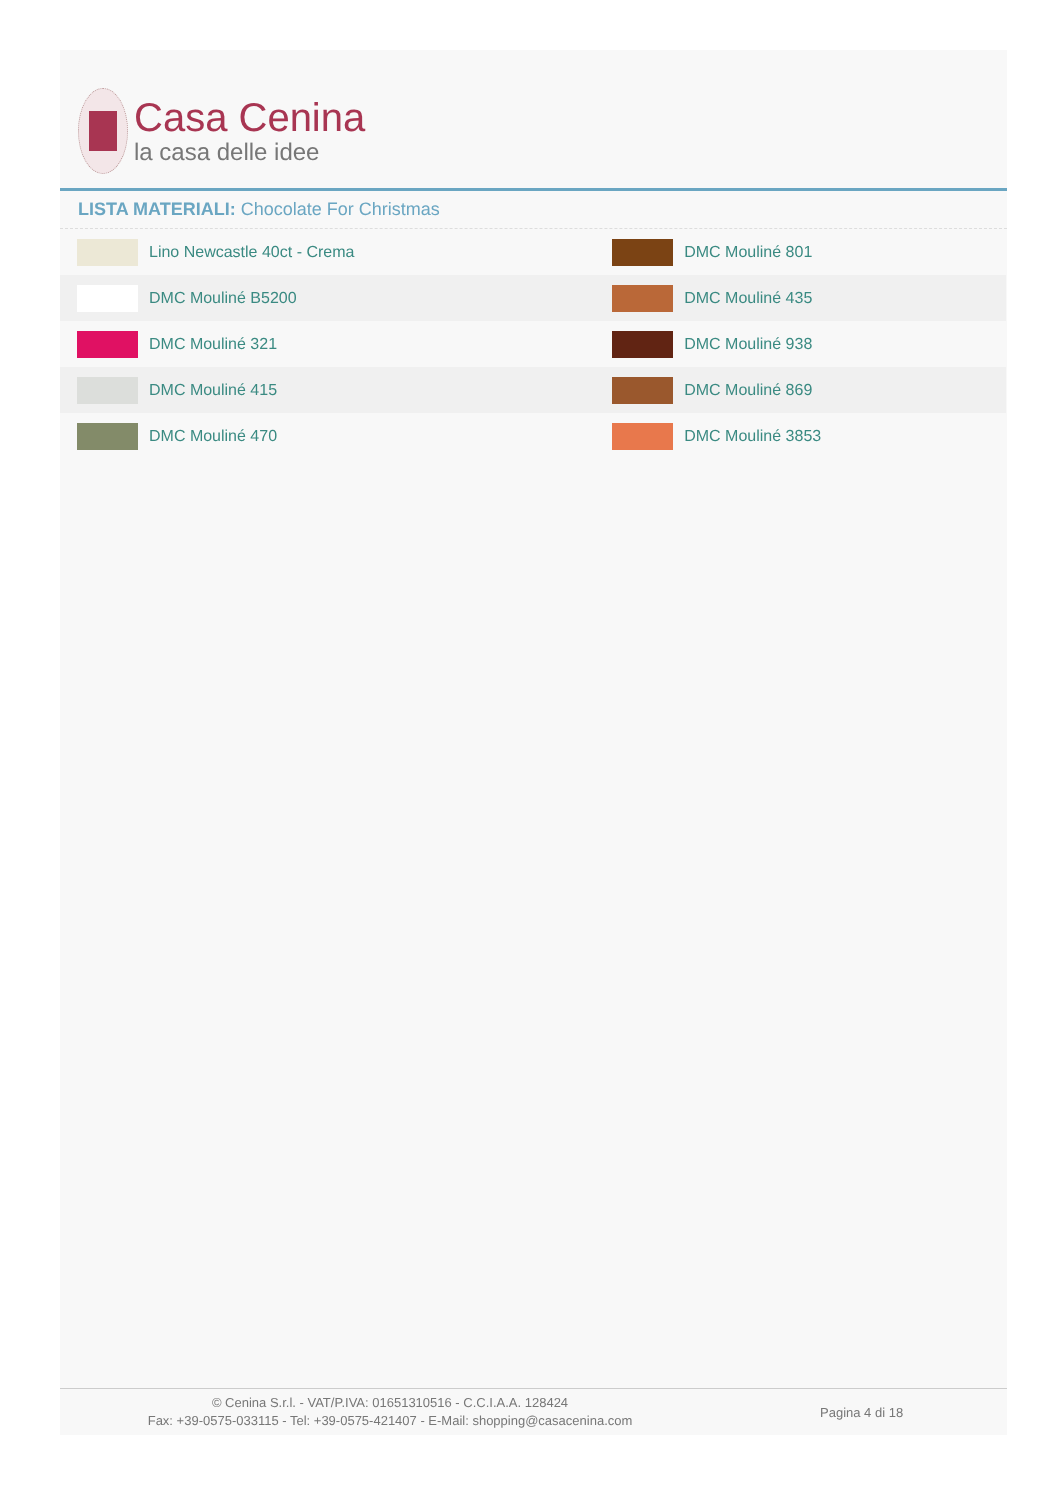Casa Cenina
la casa delle idee
LISTA MATERIALI: Chocolate For Christmas
| Lino Newcastle 40ct - Crema | DMC Mouliné 801 |
| DMC Mouliné B5200 | DMC Mouliné 435 |
| DMC Mouliné 321 | DMC Mouliné 938 |
| DMC Mouliné 415 | DMC Mouliné 869 |
| DMC Mouliné 470 | DMC Mouliné 3853 |
© Cenina S.r.l. - VAT/P.IVA: 01651310516 - C.C.I.A.A. 128424
Fax: +39-0575-033115 - Tel: +39-0575-421407 - E-Mail: shopping@casacenina.com
Pagina 4 di 18